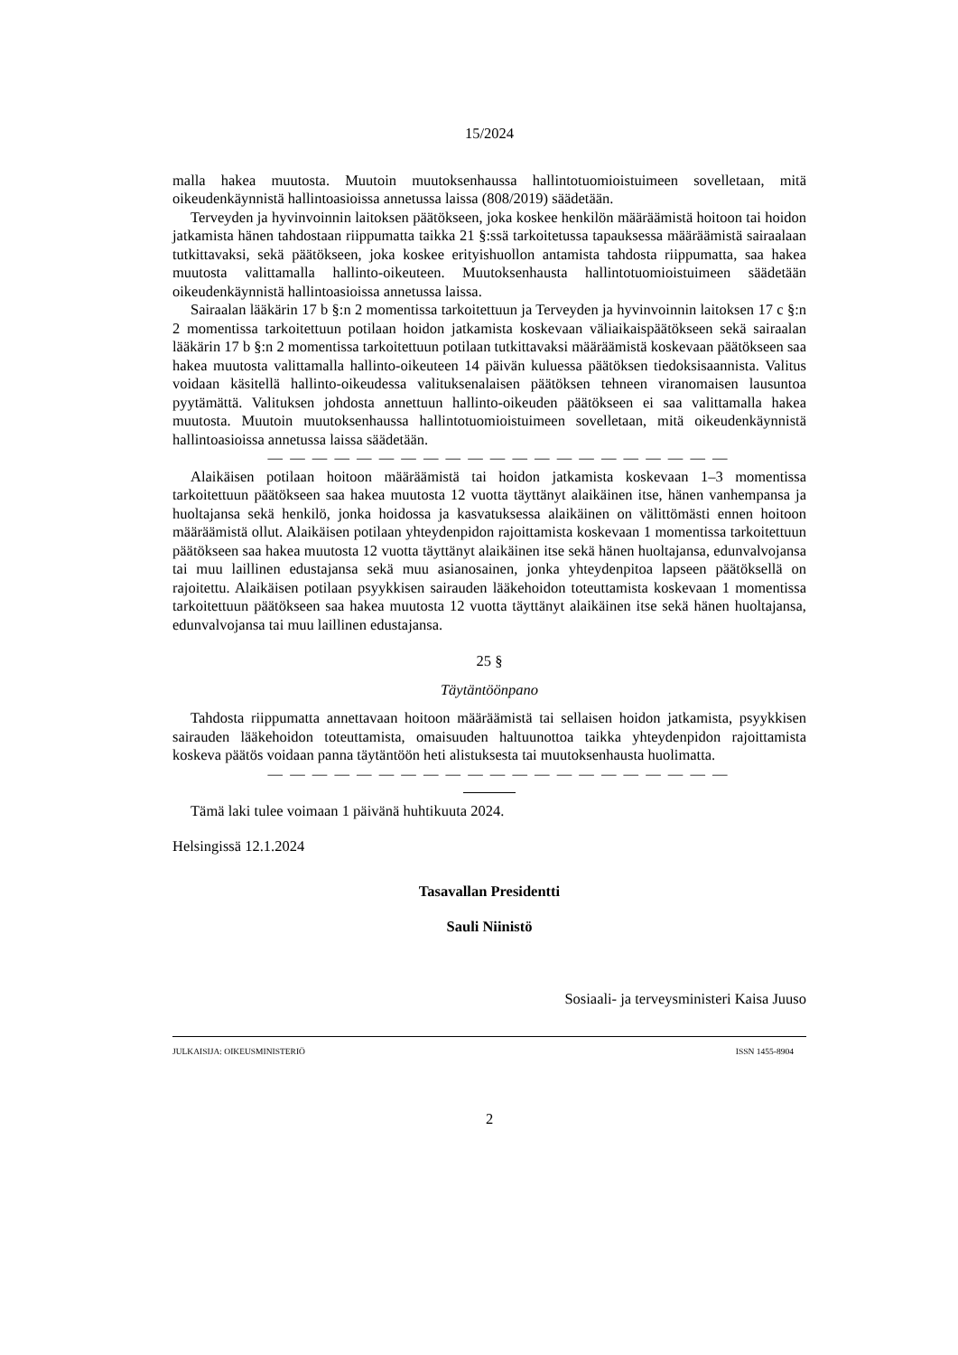15/2024
malla hakea muutosta. Muutoin muutoksenhaussa hallintotuomioistuimeen sovelletaan, mitä oikeudenkäynnistä hallintoasioissa annetussa laissa (808/2019) säädetään.
Terveyden ja hyvinvoinnin laitoksen päätökseen, joka koskee henkilön määräämistä hoitoon tai hoidon jatkamista hänen tahdostaan riippumatta taikka 21 §:ssä tarkoitetussa tapauksessa määräämistä sairaalaan tutkittavaksi, sekä päätökseen, joka koskee erityis­huollon antamista tahdosta riippumatta, saa hakea muutosta valittamalla hallinto-oikeu­teen. Muutoksenhausta hallintotuomioistuimeen säädetään oikeudenkäynnistä hallinto­asioissa annetussa laissa.
Sairaalan lääkärin 17 b §:n 2 momentissa tarkoitettuun ja Terveyden ja hyvinvoinnin laitoksen 17 c §:n 2 momentissa tarkoitettuun potilaan hoidon jatkamista koskevaan väli­aikaispäätökseen sekä sairaalan lääkärin 17 b §:n 2 momentissa tarkoitettuun potilaan tut­kittavaksi määräämistä koskevaan päätökseen saa hakea muutosta valittamalla hallinto-oi­keuteen 14 päivän kuluessa päätöksen tiedoksisaannista. Valitus voidaan käsitellä hallin­to-oikeudessa valituksenalaisen päätöksen tehneen viranomaisen lausuntoa pyytämättä. Valituksen johdosta annettuun hallinto-oikeuden päätökseen ei saa valittamalla hakea muutosta. Muutoin muutoksenhaussa hallintotuomioistuimeen sovelletaan, mitä oikeu­denkäynnistä hallintoasioissa annetussa laissa säädetään.
— — — — — — — — — — — — — — — — — — — — —
Alaikäisen potilaan hoitoon määräämistä tai hoidon jatkamista koskevaan 1–3 momen­tissa tarkoitettuun päätökseen saa hakea muutosta 12 vuotta täyttänyt alaikäinen itse, hä­nen vanhempansa ja huoltajansa sekä henkilö, jonka hoidossa ja kasvatuksessa alaikäinen on välittömästi ennen hoitoon määräämistä ollut. Alaikäisen potilaan yhteydenpidon ra­joittamista koskevaan 1 momentissa tarkoitettuun päätökseen saa hakea muutosta 12 vuot­ta täyttänyt alaikäinen itse sekä hänen huoltajansa, edunvalvojansa tai muu laillinen edus­tajansa sekä muu asianosainen, jonka yhteydenpitoa lapseen päätöksellä on rajoitettu. Ala­ikäisen potilaan psyykkisen sairauden lääkehoidon toteuttamista koskevaan 1 momentissa tarkoitettuun päätökseen saa hakea muutosta 12 vuotta täyttänyt alaikäinen itse sekä hänen huoltajansa, edunvalvojansa tai muu laillinen edustajansa.
25 §
Täytäntöönpano
Tahdosta riippumatta annettavaan hoitoon määräämistä tai sellaisen hoidon jatkamista, psyykkisen sairauden lääkehoidon toteuttamista, omaisuuden haltuunottoa taikka yhtey­denpidon rajoittamista koskeva päätös voidaan panna täytäntöön heti alistuksesta tai muu­toksenhausta huolimatta.
— — — — — — — — — — — — — — — — — — — — —
Tämä laki tulee voimaan 1 päivänä huhtikuuta 2024.
Helsingissä 12.1.2024
Tasavallan Presidentti
Sauli Niinistö
Sosiaali- ja terveysministeri Kaisa Juuso
JULKAISIJA: OIKEUSMINISTERIÖ ISSN 1455-8904
2